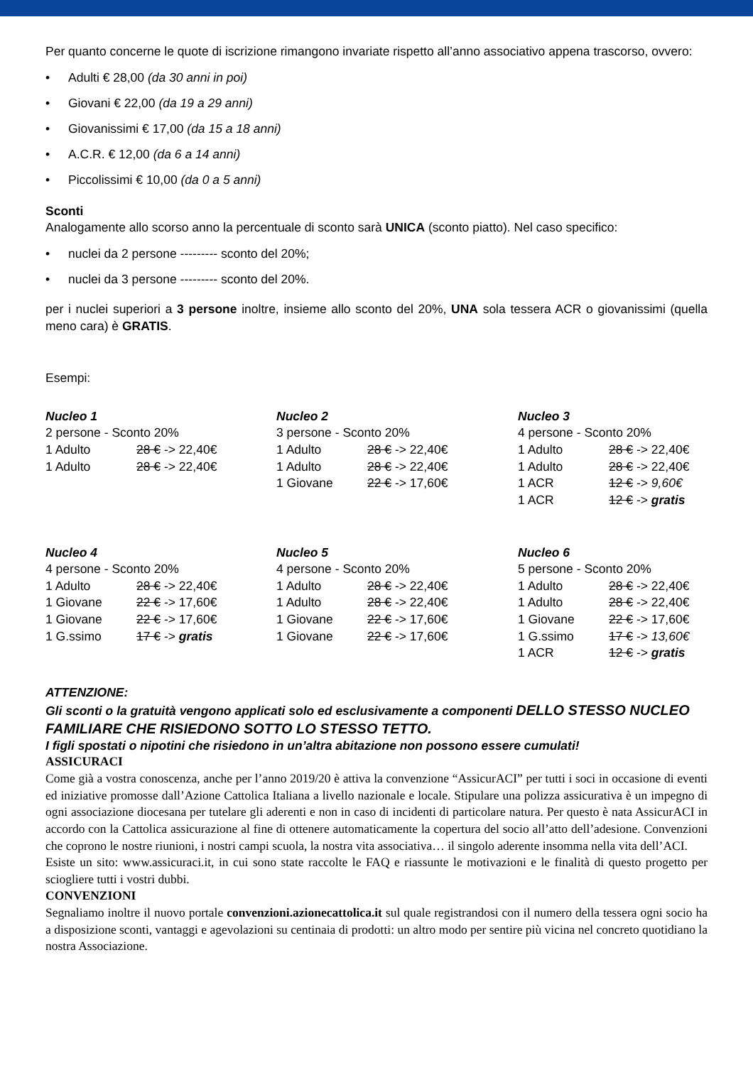Per quanto concerne le quote di iscrizione rimangono invariate rispetto all’anno associativo appena trascorso, ovvero:
• Adulti € 28,00 (da 30 anni in poi)
• Giovani € 22,00 (da 19 a 29 anni)
• Giovanissimi € 17,00 (da 15 a 18 anni)
• A.C.R. € 12,00 (da 6 a 14 anni)
• Piccolissimi € 10,00 (da 0 a 5 anni)
Sconti
Analogamente allo scorso anno la percentuale di sconto sarà UNICA (sconto piatto). Nel caso specifico:
• nuclei da 2 persone --------- sconto del 20%;
• nuclei da 3 persone --------- sconto del 20%.
per i nuclei superiori a 3 persone inoltre, insieme allo sconto del 20%, UNA sola tessera ACR o giovanissimi (quella meno cara) è GRATIS.
Esempi:
| Nucleo 1 | |
| 2 persone - Sconto 20% | |
| 1 Adulto | 28 € -> 22,40€ |
| 1 Adulto | 28 € -> 22,40€ |
| Nucleo 2 | |
| 3 persone - Sconto 20% | |
| 1 Adulto | 28 € -> 22,40€ |
| 1 Adulto | 28 € -> 22,40€ |
| 1 Giovane | 22 € -> 17,60€ |
| Nucleo 3 | |
| 4 persone - Sconto 20% | |
| 1 Adulto | 28 € -> 22,40€ |
| 1 Adulto | 28 € -> 22,40€ |
| 1 ACR | 12 € -> 9,60€ |
| 1 ACR | 12 € -> gratis |
| Nucleo 4 | |
| 4 persone - Sconto 20% | |
| 1 Adulto | 28 € -> 22,40€ |
| 1 Giovane | 22 € -> 17,60€ |
| 1 Giovane | 22 € -> 17,60€ |
| 1 G.ssimo | 17 € -> gratis |
| Nucleo 5 | |
| 4 persone - Sconto 20% | |
| 1 Adulto | 28 € -> 22,40€ |
| 1 Adulto | 28 € -> 22,40€ |
| 1 Giovane | 22 € -> 17,60€ |
| 1 Giovane | 22 € -> 17,60€ |
| Nucleo 6 | |
| 5 persone - Sconto 20% | |
| 1 Adulto | 28 € -> 22,40€ |
| 1 Adulto | 28 € -> 22,40€ |
| 1 Giovane | 22 € -> 17,60€ |
| 1 G.ssimo | 17 € -> 13,60€ |
| 1 ACR | 12 € -> gratis |
ATTENZIONE:
Gli sconti o la gratuità vengono applicati solo ed esclusivamente a componenti DELLO STESSO NUCLEO FAMILIARE CHE RISIEDONO SOTTO LO STESSO TETTO.
I figli spostati o nipotini che risiedono in un’altra abitazione non possono essere cumulati!
ASSICURACI
Come già a vostra conoscenza, anche per l’anno 2019/20 è attiva la convenzione “AssicurACI” per tutti i soci in occasione di eventi ed iniziative promosse dall’Azione Cattolica Italiana a livello nazionale e locale. Stipulare una polizza assicurativa è un impegno di ogni associazione diocesana per tutelare gli aderenti e non in caso di incidenti di particolare natura. Per questo è nata AssicurACI in accordo con la Cattolica assicurazione al fine di ottenere automaticamente la copertura del socio all’atto dell’adesione. Convenzioni che coprono le nostre riunioni, i nostri campi scuola, la nostra vita associativa… il singolo aderente insomma nella vita dell’ACI.
Esiste un sito: www.assicuraci.it, in cui sono state raccolte le FAQ e riassunte le motivazioni e le finalità di questo progetto per sciogliere tutti i vostri dubbi.
CONVENZIONI
Segnaliamo inoltre il nuovo portale convenzioni.azionecattolica.it sul quale registrandosi con il numero della tessera ogni socio ha a disposizione sconti, vantaggi e agevolazioni su centinaia di prodotti: un altro modo per sentire più vicina nel concreto quotidiano la nostra Associazione.